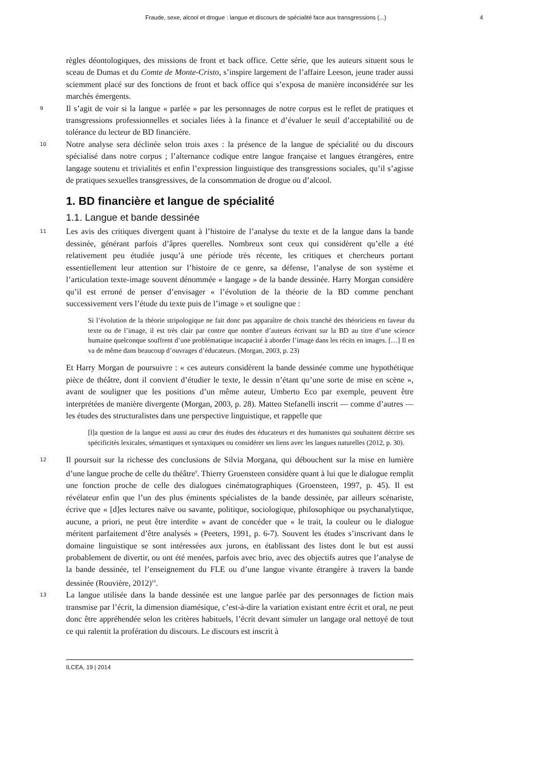Fraude, sexe, alcool et drogue : langue et discours de spécialité face aux transgressions (...) 4
règles déontologiques, des missions de front et back office. Cette série, que les auteurs situent sous le sceau de Dumas et du Comte de Monte-Cristo, s’inspire largement de l’affaire Leeson, jeune trader aussi sciemment placé sur des fonctions de front et back office qui s’exposa de manière inconsidérée sur les marchés émergents.
9
Il s’agit de voir si la langue « parlée » par les personnages de notre corpus est le reflet de pratiques et transgressions professionnelles et sociales liées à la finance et d’évaluer le seuil d’acceptabilité ou de tolérance du lecteur de BD financière.
10
Notre analyse sera déclinée selon trois axes : la présence de la langue de spécialité ou du discours spécialisé dans notre corpus ; l’alternance codique entre langue française et langues étrangères, entre langage soutenu et trivialités et enfin l’expression linguistique des transgressions sociales, qu’il s’agisse de pratiques sexuelles transgressives, de la consommation de drogue ou d’alcool.
1. BD financière et langue de spécialité
1.1. Langue et bande dessinée
11
Les avis des critiques divergent quant à l’histoire de l’analyse du texte et de la langue dans la bande dessinée, générant parfois d’âpres querelles. Nombreux sont ceux qui considèrent qu’elle a été relativement peu étudiée jusqu’à une période très récente, les critiques et chercheurs portant essentiellement leur attention sur l’histoire de ce genre, sa défense, l’analyse de son système et l’articulation texte-image souvent dénommée « langage » de la bande dessinée. Harry Morgan considère qu’il est erroné de penser d’envisager « l’évolution de la théorie de la BD comme penchant successivement vers l’étude du texte puis de l’image » et souligne que :
Si l’évolution de la théorie stripologique ne fait donc pas apparaître de choix tranché des théoriciens en faveur du texte ou de l’image, il est très clair par contre que nombre d’auteurs écrivant sur la BD au titre d’une science humaine quelconque souffrent d’une problématique incapacité à aborder l’image dans les récits en images. […] Il en va de même dans beaucoup d’ouvrages d’éducateurs. (Morgan, 2003, p. 23)
Et Harry Morgan de poursuivre : « ces auteurs considèrent la bande dessinée comme une hypothétique pièce de théâtre, dont il convient d’étudier le texte, le dessin n’étant qu’une sorte de mise en scène », avant de souligner que les positions d’un même auteur, Umberto Eco par exemple, peuvent être interprétées de manière divergente (Morgan, 2003, p. 28). Matteo Stefanelli inscrit — comme d’autres — les études des structuralistes dans une perspective linguistique, et rappelle que
[l]a question de la langue est aussi au cœur des études des éducateurs et des humanistes qui souhaitent décrire ses spécificités lexicales, sémantiques et syntaxiques ou considérer ses liens avec les langues naturelles (2012, p. 30).
12
Il poursuit sur la richesse des conclusions de Silvia Morgana, qui débouchent sur la mise en lumière d’une langue proche de celle du théâtre<sup>9</sup>. Thierry Groensteen considère quant à lui que le dialogue remplit une fonction proche de celle des dialogues cinématographiques (Groensteen, 1997, p. 45). Il est révélateur enfin que l’un des plus éminents spécialistes de la bande dessinée, par ailleurs scénariste, écrive que « [d]es lectures naïve ou savante, politique, sociologique, philosophique ou psychanalytique, aucune, a priori, ne peut être interdite » avant de concéder que « le trait, la couleur ou le dialogue méritent parfaitement d’être analysés » (Peeters, 1991, p. 6-7). Souvent les études s’inscrivant dans le domaine linguistique se sont intéressées aux jurons, en établissant des listes dont le but est aussi probablement de divertir, ou ont été menées, parfois avec brio, avec des objectifs autres que l’analyse de la bande dessinée, tel l’enseignement du FLE ou d’une langue vivante étrangère à travers la bande dessinée (Rouvière, 2012)<sup>10</sup>.
13
La langue utilisée dans la bande dessinée est une langue parlée par des personnages de fiction mais transmise par l’écrit, la dimension diamésique, c’est-à-dire la variation existant entre écrit et oral, ne peut donc être appréhendée selon les critères habituels, l’écrit devant simuler un langage oral nettoyé de tout ce qui ralentit la profération du discours. Le discours est inscrit à
ILCEA, 19 | 2014